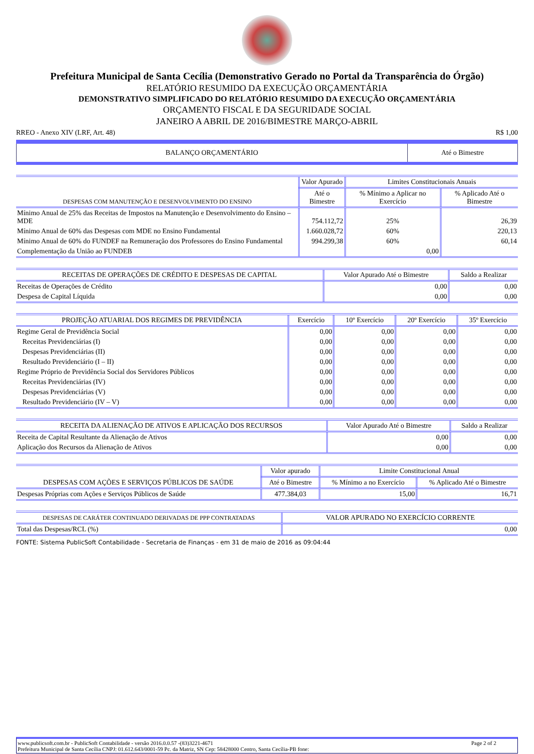Prefeitura Municipal de Santa Cecília (Demonstrativo Gerado no Portal da Transparência do Órgão)
RELATÓRIO RESUMIDO DA EXECUÇÃO ORÇAMENTÁRIA
DEMONSTRATIVO SIMPLIFICADO DO RELATÓRIO RESUMIDO DA EXECUÇÃO ORÇAMENTÁRIA
ORÇAMENTO FISCAL E DA SEGURIDADE SOCIAL
JANEIRO A ABRIL DE 2016/BIMESTRE MARÇO-ABRIL
RREO - Anexo XIV (LRF, Art. 48) R$ 1,00
| BALANÇO ORÇAMENTÁRIO | Até o Bimestre |
| DESPESAS COM MANUTENÇÃO E DESENVOLVIMENTO DO ENSINO | Valor Apurado | Limites Constitucionais Anuais | |
| --- | --- | --- | --- |
| | Até o Bimestre | % Mínimo a Aplicar no Exercício | % Aplicado Até o Bimestre |
| Mínimo Anual de 25% das Receitas de Impostos na Manutenção e Desenvolvimento do Ensino – MDE | 754.112,72 | 25% | 26,39 |
| Mínimo Anual de 60% das Despesas com MDE no Ensino Fundamental | 1.660.028,72 | 60% | 220,13 |
| Mínimo Anual de 60% do FUNDEF na Remuneração dos Professores do Ensino Fundamental | 994.299,38 | 60% | 60,14 |
| Complementação da União ao FUNDEB | | 0,00 | |
| RECEITAS DE OPERAÇÕES DE CRÉDITO E DESPESAS DE CAPITAL | Valor Apurado Até o Bimestre | Saldo a Realizar |
| --- | --- | --- |
| Receitas de Operações de Crédito | 0,00 | 0,00 |
| Despesa de Capital Líquida | 0,00 | 0,00 |
| PROJEÇÃO ATUARIAL DOS REGIMES DE PREVIDÊNCIA | Exercício | 10º Exercício | 20º Exercício | 35º Exercício |
| --- | --- | --- | --- | --- |
| Regime Geral de Previdência Social | 0,00 | 0,00 | 0,00 | 0,00 |
| Receitas Previdenciárias (I) | 0,00 | 0,00 | 0,00 | 0,00 |
| Despesas Previdenciárias (II) | 0,00 | 0,00 | 0,00 | 0,00 |
| Resultado Previdenciário (I – II) | 0,00 | 0,00 | 0,00 | 0,00 |
| Regime Próprio de Previdência Social dos Servidores Públicos | 0,00 | 0,00 | 0,00 | 0,00 |
| Receitas Previdenciárias (IV) | 0,00 | 0,00 | 0,00 | 0,00 |
| Despesas Previdenciárias (V) | 0,00 | 0,00 | 0,00 | 0,00 |
| Resultado Previdenciário (IV – V) | 0,00 | 0,00 | 0,00 | 0,00 |
| RECEITA DA ALIENAÇÃO DE ATIVOS E APLICAÇÃO DOS RECURSOS | Valor Apurado Até o Bimestre | Saldo a Realizar |
| --- | --- | --- |
| Receita de Capital Resultante da Alienação de Ativos | 0,00 | 0,00 |
| Aplicação dos Recursos da Alienação de Ativos | 0,00 | 0,00 |
| DESPESAS COM AÇÕES E SERVIÇOS PÚBLICOS DE SAÚDE | Valor apurado | Limite Constitucional Anual | |
| --- | --- | --- | --- |
| | Até o Bimestre | % Mínimo a no Exercício | % Aplicado Até o Bimestre |
| Despesas Próprias com Ações e Serviços Públicos de Saúde | 477.384,03 | 15,00 | 16,71 |
| DESPESAS DE CARÁTER CONTINUADO DERIVADAS DE PPP CONTRATADAS | VALOR APURADO NO EXERCÍCIO CORRENTE |
| --- | --- |
| Total das Despesas/RCL (%) | 0,00 |
FONTE: Sistema PublicSoft Contabilidade - Secretaria de Finanças - em 31 de maio de 2016 as 09:04:44
www.publicsoft.com.br - PublicSoft Contabilidade - versão 2016.0.0.57 -(83)3221-4671 Page 2 of 2
Prefeitura Municipal de Santa Cecília CNPJ: 01.612.643/0001-59 Pc. da Matriz, SN Cep: 58428000 Centro, Santa Cecília-PB fone: